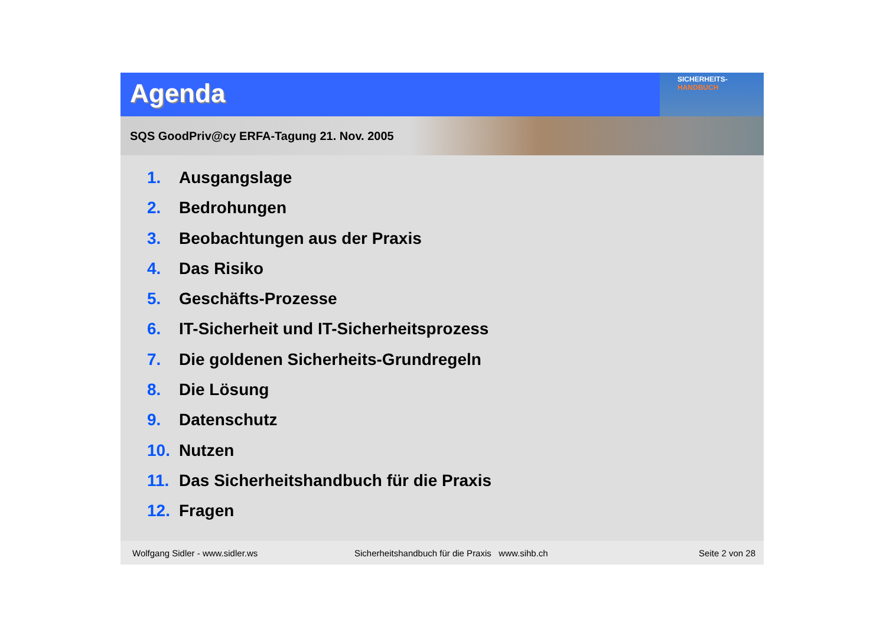Agenda
SICHERHEITS-
HANDBUCH
SQS GoodPriv@cy ERFA-Tagung 21. Nov. 2005
1. Ausgangslage
2. Bedrohungen
3. Beobachtungen aus der Praxis
4. Das Risiko
5. Geschäfts-Prozesse
6. IT-Sicherheit und IT-Sicherheitsprozess
7. Die goldenen Sicherheits-Grundregeln
8. Die Lösung
9. Datenschutz
10. Nutzen
11. Das Sicherheitshandbuch für die Praxis
12. Fragen
Wolfgang Sidler - www.sidler.ws Sicherheitshandbuch für die Praxis www.sihb.ch Seite 2 von 28